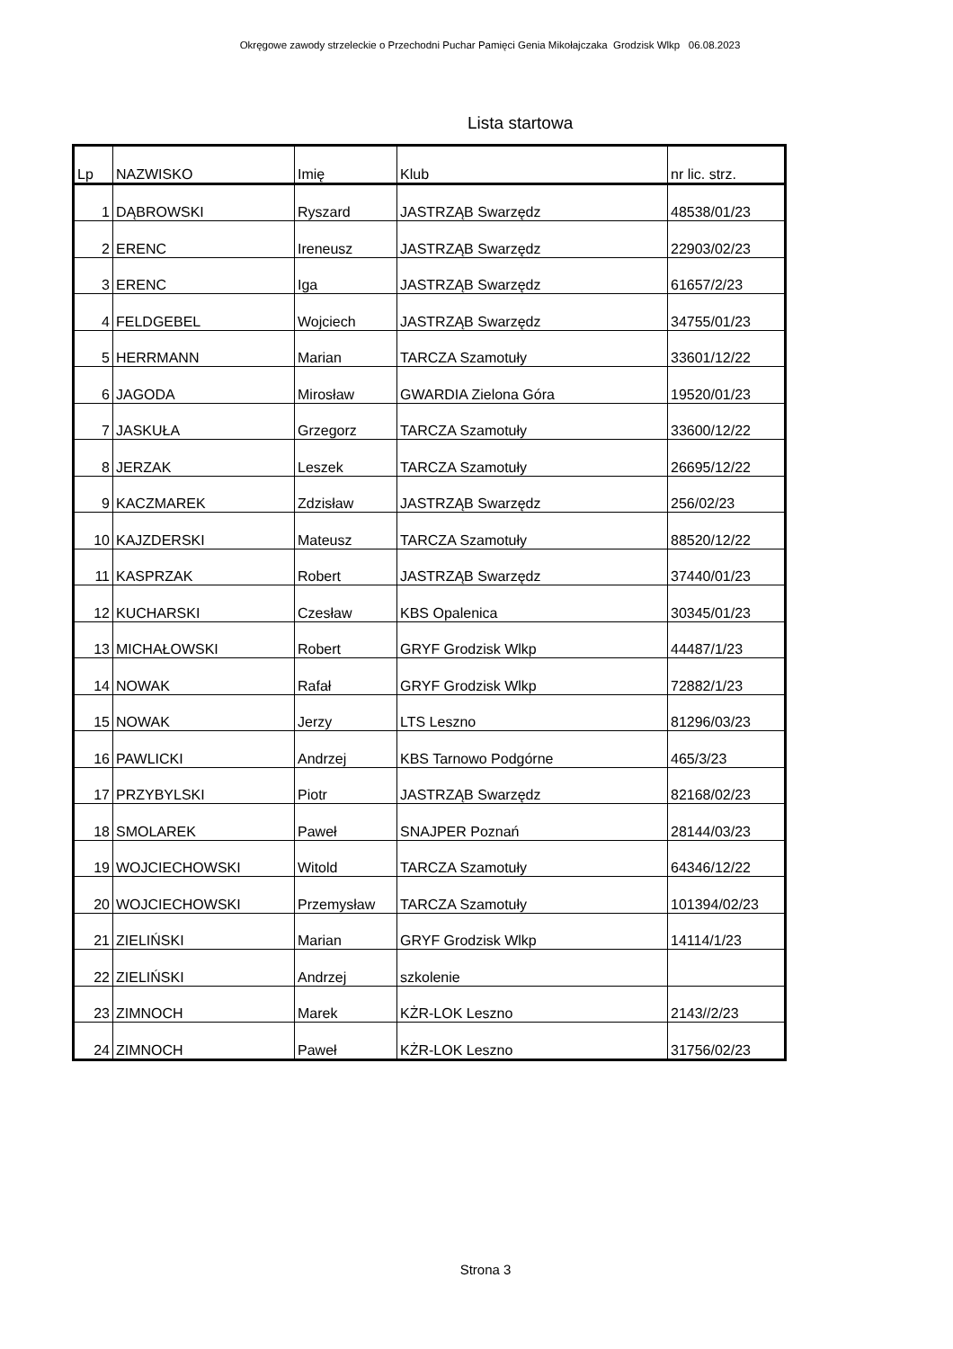Okręgowe zawody strzeleckie o Przechodni Puchar Pamięci Genia Mikołajczaka Grodzisk Wlkp 06.08.2023
Lista startowa
| Lp | NAZWISKO | Imię | Klub | nr lic. strz. |
| --- | --- | --- | --- | --- |
| 1 | DĄBROWSKI | Ryszard | JASTRZĄB Swarzędz | 48538/01/23 |
| 2 | ERENC | Ireneusz | JASTRZĄB Swarzędz | 22903/02/23 |
| 3 | ERENC | Iga | JASTRZĄB Swarzędz | 61657/2/23 |
| 4 | FELDGEBEL | Wojciech | JASTRZĄB Swarzędz | 34755/01/23 |
| 5 | HERRMANN | Marian | TARCZA Szamotuły | 33601/12/22 |
| 6 | JAGODA | Mirosław | GWARDIA Zielona Góra | 19520/01/23 |
| 7 | JASKUŁA | Grzegorz | TARCZA Szamotuły | 33600/12/22 |
| 8 | JERZAK | Leszek | TARCZA Szamotuły | 26695/12/22 |
| 9 | KACZMAREK | Zdzisław | JASTRZĄB Swarzędz | 256/02/23 |
| 10 | KAJZDERSKI | Mateusz | TARCZA Szamotuły | 88520/12/22 |
| 11 | KASPRZAK | Robert | JASTRZĄB Swarzędz | 37440/01/23 |
| 12 | KUCHARSKI | Czesław | KBS Opalenica | 30345/01/23 |
| 13 | MICHAŁOWSKI | Robert | GRYF Grodzisk Wlkp | 44487/1/23 |
| 14 | NOWAK | Rafał | GRYF Grodzisk Wlkp | 72882/1/23 |
| 15 | NOWAK | Jerzy | LTS Leszno | 81296/03/23 |
| 16 | PAWLICKI | Andrzej | KBS Tarnowo Podgórne | 465/3/23 |
| 17 | PRZYBYLSKI | Piotr | JASTRZĄB Swarzędz | 82168/02/23 |
| 18 | SMOLAREK | Paweł | SNAJPER Poznań | 28144/03/23 |
| 19 | WOJCIECHOWSKI | Witold | TARCZA Szamotuły | 64346/12/22 |
| 20 | WOJCIECHOWSKI | Przemysław | TARCZA Szamotuły | 101394/02/23 |
| 21 | ZIELIŃSKI | Marian | GRYF Grodzisk Wlkp | 14114/1/23 |
| 22 | ZIELIŃSKI | Andrzej | szkolenie | |
| 23 | ZIMNOCH | Marek | KŻR-LOK Leszno | 2143//2/23 |
| 24 | ZIMNOCH | Paweł | KŻR-LOK Leszno | 31756/02/23 |
Strona 3